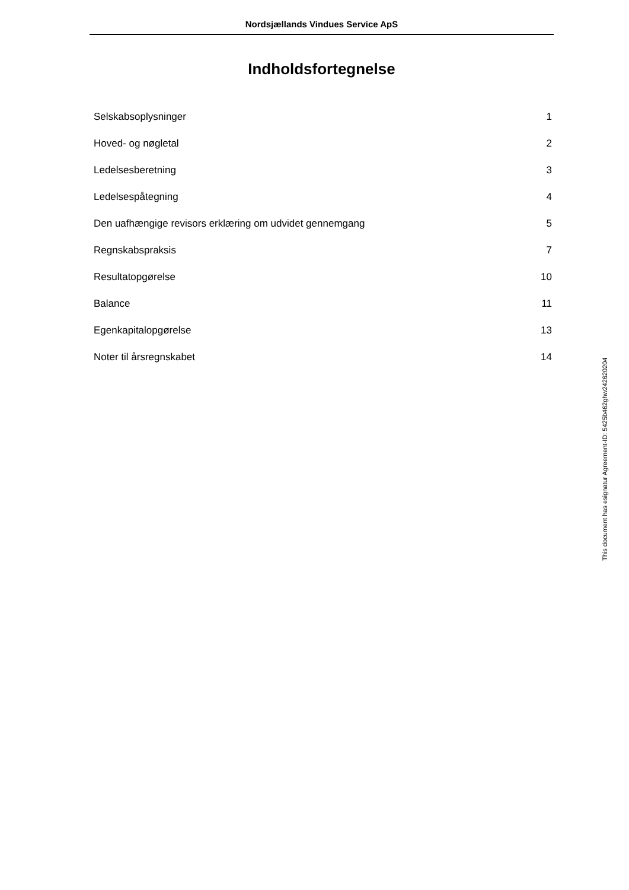Nordsjællands Vindues Service ApS
Indholdsfortegnelse
| Selskabsoplysninger | 1 |
| Hoved- og nøgletal | 2 |
| Ledelsesberetning | 3 |
| Ledelsespåtegning | 4 |
| Den uafhængige revisors erklæring om udvidet gennemgang | 5 |
| Regnskabspraksis | 7 |
| Resultatopgørelse | 10 |
| Balance | 11 |
| Egenkapitalopgørelse | 13 |
| Noter til årsregnskabet | 14 |
This document has esignatur Agreement-ID: 5425b462ghw242620204